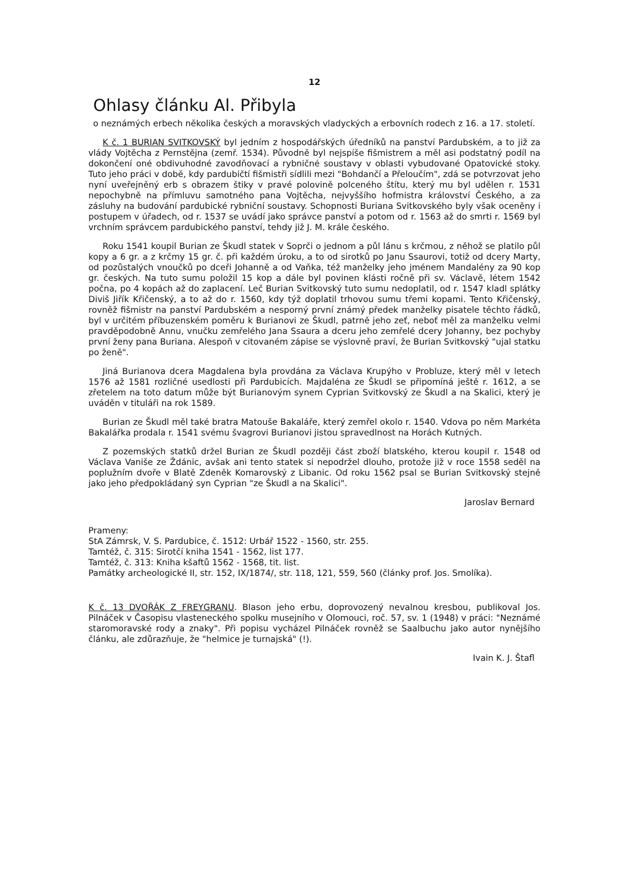12
Ohlasy článku Al. Přibyla
o neznámých erbech několika českých a moravských vladyckých a erbovních rodech z 16. a 17. století.
K č. 1 BURIAN SVITKOVSKÝ byl jedním z hospodářských úředníků na panství Pardubském, a to již za vlády Vojtěcha z Pernstějna (zemř. 1534). Původně byl nejspíše fišmistrem a měl asi podstatný podíl na dokončení oné obdivuhodné zavodňovací a rybničné soustavy v oblasti vybudované Opatovické stoky. Tuto jeho práci v době, kdy pardubičtí fišmistři sídlili mezi "Bohdančí a Přeloučím", zdá se potvrzovat jeho nyní uveřejněný erb s obrazem štiky v pravé polovině polceného štítu, který mu byl udělen r. 1531 nepochybně na přímluvu samotného pana Vojtěcha, nejvyššího hofmistra království Českého, a za zásluhy na budování pardubické rybniční soustavy. Schopnosti Buriana Svitkovského byly však oceněny i postupem v úřadech, od r. 1537 se uvádí jako správce panství a potom od r. 1563 až do smrti r. 1569 byl vrchním správcem pardubického panství, tehdy již J. M. krále českého.
Roku 1541 koupil Burian ze Škudl statek v Soprči o jednom a půl lánu s krčmou, z něhož se platilo půl kopy a 6 gr. a z krčmy 15 gr. č. při každém úroku, a to od sirotků po Janu Ssaurovi, totiž od dcery Marty, od pozůstalých vnoučků po dceři Johanně a od Vaňka, též manželky jeho jménem Mandalény za 90 kop gr. českých. Na tuto sumu položil 15 kop a dále byl povinen klásti ročně při sv. Václavě, létem 1542 počna, po 4 kopách až do zaplacení. Leč Burian Svitkovský tuto sumu nedoplatil, od r. 1547 kladl splátky Diviš Jiřík Křičenský, a to až do r. 1560, kdy týž doplatil trhovou sumu třemi kopami. Tento Křičenský, rovněž fišmistr na panství Pardubském a nesporný první známý předek manželky pisatele těchto řádků, byl v určitém příbuzenském poměru k Burianovi ze Škudl, patrně jeho zeť, neboť měl za manželku velmi pravděpodobně Annu, vnučku zemřelého Jana Ssaura a dceru jeho zemřelé dcery Johanny, bez pochyby první ženy pana Buriana. Alespoň v citovaném zápise se výslovně praví, že Burian Svitkovský "ujal statku po ženě".
Jiná Burianova dcera Magdalena byla provdána za Václava Krupýho v Probluze, který měl v letech 1576 až 1581 rozličné usedlosti při Pardubicích. Majdaléna ze Škudl se připomíná ještě r. 1612, a se zřetelem na toto datum může být Burianovým synem Cyprian Svitkovský ze Škudl a na Skalici, který je uváděn v tituláři na rok 1589.
Burian ze Škudl měl také bratra Matouše Bakaláře, který zemřel okolo r. 1540. Vdova po něm Markéta Bakalářka prodala r. 1541 svému švagrovi Burianovi jistou spravedlnost na Horách Kutných.
Z pozemských statků držel Burian ze Škudl později část zboží blatského, kterou koupil r. 1548 od Václava Vaniše ze Ždánic, avšak ani tento statek si nepodržel dlouho, protože již v roce 1558 seděl na poplužním dvoře v Blatě Zdeněk Komarovský z Libanic. Od roku 1562 psal se Burian Svitkovský stejně jako jeho předpokládaný syn Cyprian "ze Škudl a na Skalici".
Jaroslav Bernard
Prameny:
StA Zámrsk, V. S. Pardubice, č. 1512: Urbář 1522 - 1560, str. 255.
Tamtéž, č. 315: Sirotčí kniha 1541 - 1562, list 177.
Tamtéž, č. 313: Kniha kšaftů 1562 - 1568, tit. list.
Památky archeologické II, str. 152, IX/1874/, str. 118, 121, 559, 560 (články prof. Jos. Smolíka).
K č. 13 DVOŘÁK Z FREYGRANU. Blason jeho erbu, doprovozený nevalnou kresbou, publikoval Jos. Pilnáček v Časopisu vlasteneckého spolku musejního v Olomouci, roč. 57, sv. 1 (1948) v práci: "Neznámé staromoravské rody a znaky". Při popisu vycházel Pilnáček rovněž se Saalbuchu jako autor nynějšího článku, ale zdůrazňuje, že "helmice je turnajská" (!).
Ivain K. J. Štafl